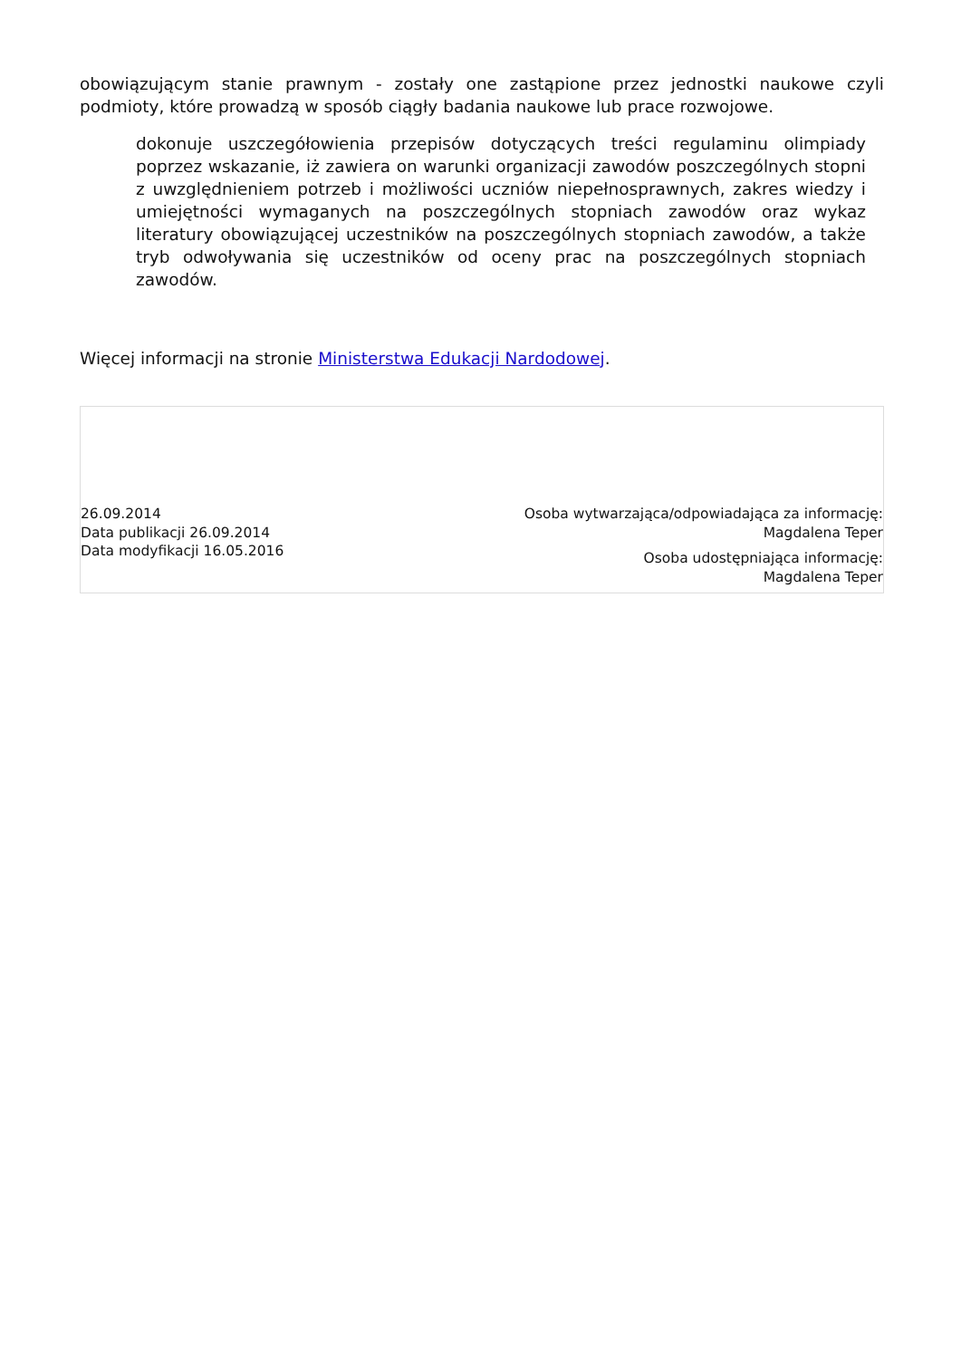obowiązującym stanie prawnym - zostały one zastąpione przez jednostki naukowe czyli podmioty, które prowadzą w sposób ciągły badania naukowe lub prace rozwojowe.
dokonuje uszczegółowienia przepisów dotyczących treści regulaminu olimpiady poprzez wskazanie, iż zawiera on warunki organizacji zawodów poszczególnych stopni z uwzględnieniem potrzeb i możliwości uczniów niepełnosprawnych, zakres wiedzy i umiejętności wymaganych na poszczególnych stopniach zawodów oraz wykaz literatury obowiązującej uczestników na poszczególnych stopniach zawodów, a także tryb odwoływania się uczestników od oceny prac na poszczególnych stopniach zawodów.
Więcej informacji na stronie Ministerstwa Edukacji Nardodowej.
26.09.2014
Data publikacji 26.09.2014
Data modyfikacji 16.05.2016
Osoba wytwarzająca/odpowiadająca za informację:
Magdalena Teper
Osoba udostępniająca informację:
Magdalena Teper